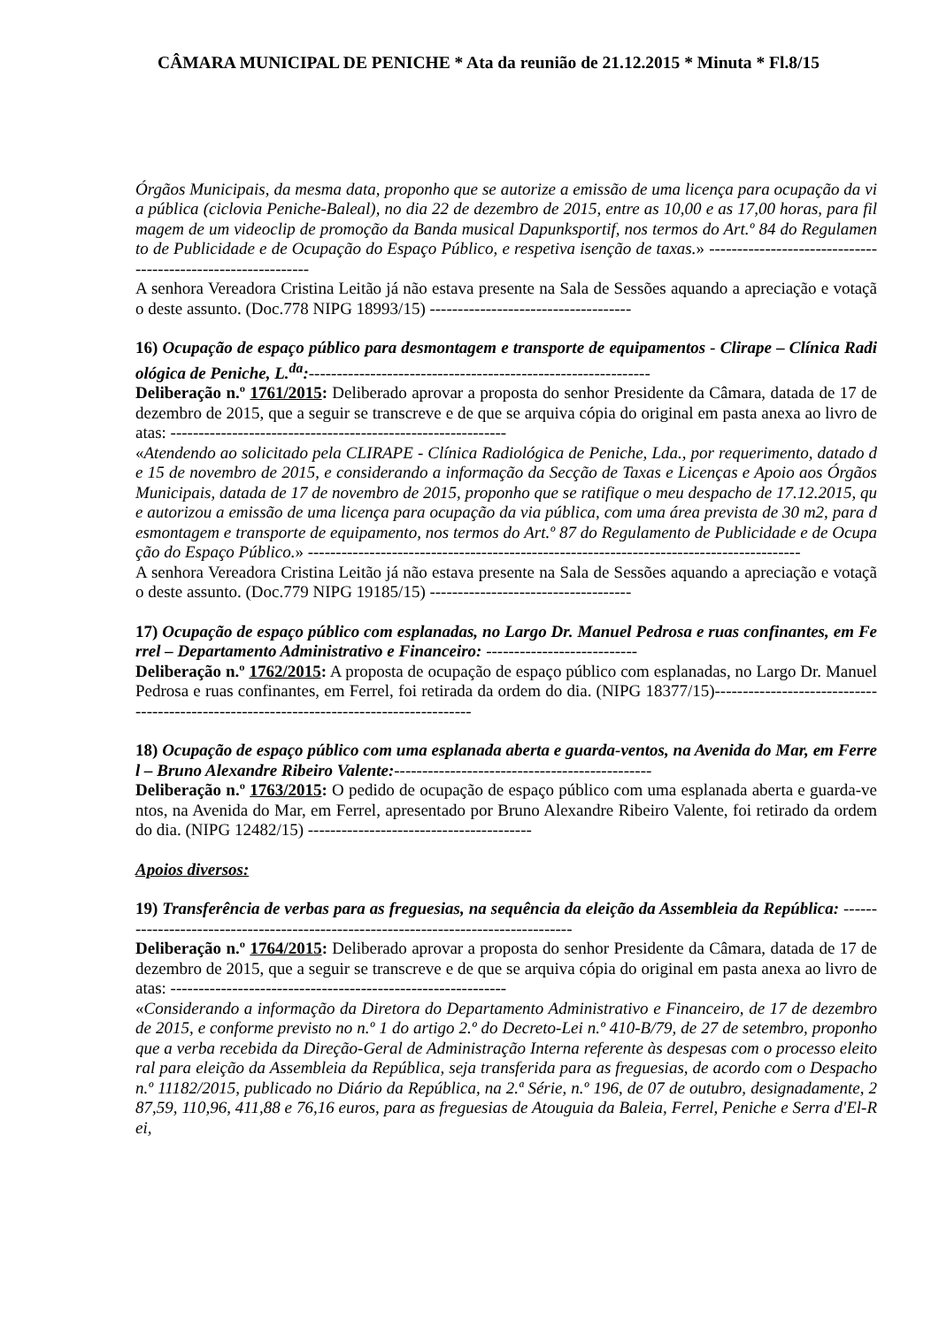CÂMARA MUNICIPAL DE PENICHE * Ata da reunião de 21.12.2015 * Minuta * Fl.8/15
Órgãos Municipais, da mesma data, proponho que se autorize a emissão de uma licença para ocupação da via pública (ciclovia Peniche-Baleal), no dia 22 de dezembro de 2015, entre as 10,00 e as 17,00 horas, para filmagem de um videoclip de promoção da Banda musical Dapunksportif, nos termos do Art.º 84 do Regulamento de Publicidade e de Ocupação do Espaço Público, e respetiva isenção de taxas.» -------------------------------------------------------------
A senhora Vereadora Cristina Leitão já não estava presente na Sala de Sessões aquando a apreciação e votação deste assunto. (Doc.778 NIPG 18993/15) ------------------------------------
16) Ocupação de espaço público para desmontagem e transporte de equipamentos - Clirape – Clínica Radiológica de Peniche, L.<sup>da</sup>:-------------------------------------------------------------
Deliberação n.º 1761/2015: Deliberado aprovar a proposta do senhor Presidente da Câmara, datada de 17 de dezembro de 2015, que a seguir se transcreve e de que se arquiva cópia do original em pasta anexa ao livro de atas: ------------------------------------------------------------
«Atendendo ao solicitado pela CLIRAPE - Clínica Radiológica de Peniche, Lda., por requerimento, datado de 15 de novembro de 2015, e considerando a informação da Secção de Taxas e Licenças e Apoio aos Órgãos Municipais, datada de 17 de novembro de 2015, proponho que se ratifique o meu despacho de 17.12.2015, que autorizou a emissão de uma licença para ocupação da via pública, com uma área prevista de 30 m2, para desmontagem e transporte de equipamento, nos termos do Art.º 87 do Regulamento de Publicidade e de Ocupação do Espaço Público.» ----------------------------------------------------------------------------------------
A senhora Vereadora Cristina Leitão já não estava presente na Sala de Sessões aquando a apreciação e votação deste assunto. (Doc.779 NIPG 19185/15) ------------------------------------
17) Ocupação de espaço público com esplanadas, no Largo Dr. Manuel Pedrosa e ruas confinantes, em Ferrel – Departamento Administrativo e Financeiro: ---------------------------
Deliberação n.º 1762/2015: A proposta de ocupação de espaço público com esplanadas, no Largo Dr. Manuel Pedrosa e ruas confinantes, em Ferrel, foi retirada da ordem do dia. (NIPG 18377/15)-----------------------------------------------------------------------------------------
18) Ocupação de espaço público com uma esplanada aberta e guarda-ventos, na Avenida do Mar, em Ferrel – Bruno Alexandre Ribeiro Valente:----------------------------------------------
Deliberação n.º 1763/2015: O pedido de ocupação de espaço público com uma esplanada aberta e guarda-ventos, na Avenida do Mar, em Ferrel, apresentado por Bruno Alexandre Ribeiro Valente, foi retirado da ordem do dia. (NIPG 12482/15) ----------------------------------------
Apoios diversos:
19) Transferência de verbas para as freguesias, na sequência da eleição da Assembleia da República: ------------------------------------------------------------------------------------
Deliberação n.º 1764/2015: Deliberado aprovar a proposta do senhor Presidente da Câmara, datada de 17 de dezembro de 2015, que a seguir se transcreve e de que se arquiva cópia do original em pasta anexa ao livro de atas: ------------------------------------------------------------
«Considerando a informação da Diretora do Departamento Administrativo e Financeiro, de 17 de dezembro de 2015, e conforme previsto no n.º 1 do artigo 2.º do Decreto-Lei n.º 410-B/79, de 27 de setembro, proponho que a verba recebida da Direção-Geral de Administração Interna referente às despesas com o processo eleitoral para eleição da Assembleia da República, seja transferida para as freguesias, de acordo com o Despacho n.º 11182/2015, publicado no Diário da República, na 2.ª Série, n.º 196, de 07 de outubro, designadamente, 287,59, 110,96, 411,88 e 76,16 euros, para as freguesias de Atouguia da Baleia, Ferrel, Peniche e Serra d'El-Rei,